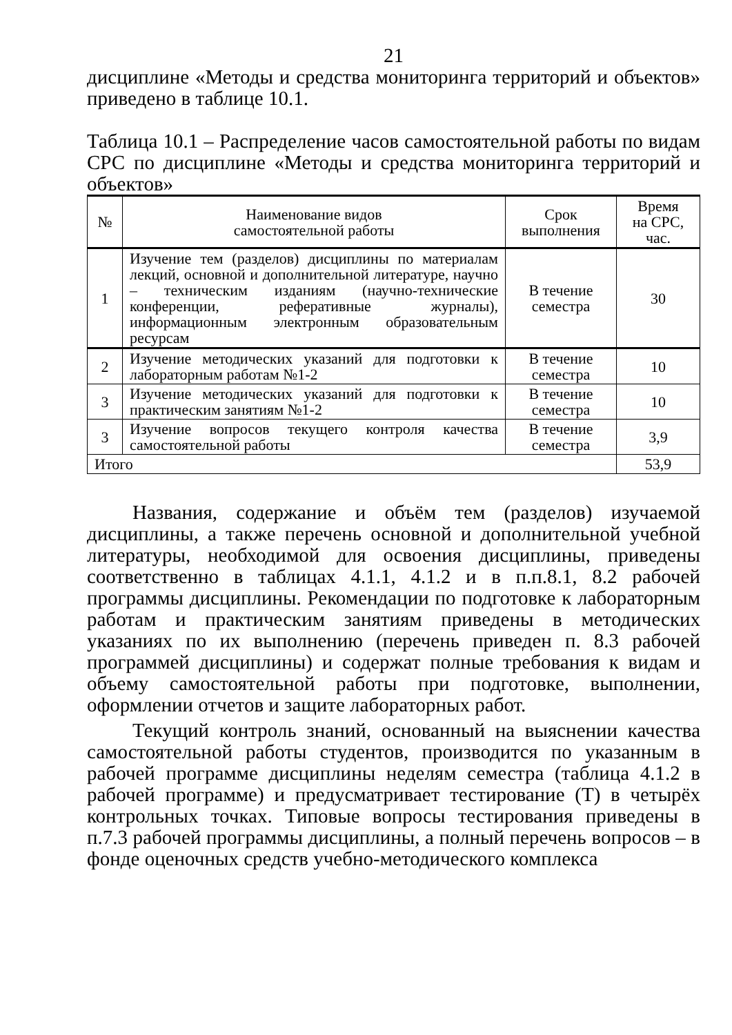21
дисциплине «Методы и средства мониторинга территорий и объектов» приведено в таблице 10.1.
Таблица 10.1 – Распределение часов самостоятельной работы по видам СРС по дисциплине «Методы и средства мониторинга территорий и объектов»
| № | Наименование видов самостоятельной работы | Срок выполнения | Время на СРС, час. |
| --- | --- | --- | --- |
| 1 | Изучение тем (разделов) дисциплины по материалам лекций, основной и дополнительной литературе, научно – техническим изданиям (научно-технические конференции, реферативные журналы), информационным электронным образовательным ресурсам | В течение семестра | 30 |
| 2 | Изучение методических указаний для подготовки к лабораторным работам №1-2 | В течение семестра | 10 |
| 3 | Изучение методических указаний для подготовки к практическим занятиям №1-2 | В течение семестра | 10 |
| 3 | Изучение вопросов текущего контроля качества самостоятельной работы | В течение семестра | 3,9 |
| Итого | | | 53,9 |
Названия, содержание и объём тем (разделов) изучаемой дисциплины, а также перечень основной и дополнительной учебной литературы, необходимой для освоения дисциплины, приведены соответственно в таблицах 4.1.1, 4.1.2 и в п.п.8.1, 8.2 рабочей программы дисциплины. Рекомендации по подготовке к лабораторным работам и практическим занятиям приведены в методических указаниях по их выполнению (перечень приведен п. 8.3 рабочей программей дисциплины) и содержат полные требования к видам и объему самостоятельной работы при подготовке, выполнении, оформлении отчетов и защите лабораторных работ.
Текущий контроль знаний, основанный на выяснении качества самостоятельной работы студентов, производится по указанным в рабочей программе дисциплины неделям семестра (таблица 4.1.2 в рабочей программе) и предусматривает тестирование (Т) в четырёх контрольных точках. Типовые вопросы тестирования приведены в п.7.3 рабочей программы дисциплины, а полный перечень вопросов – в фонде оценочных средств учебно-методического комплекса